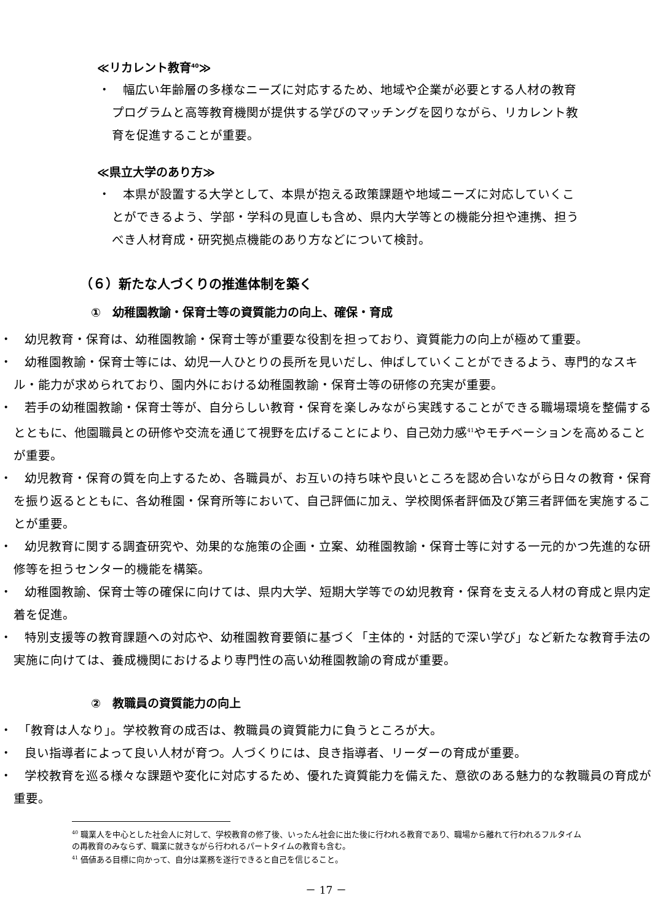≪リカレント教育<sup>40</sup>≫
・　幅広い年齢層の多様なニーズに対応するため、地域や企業が必要とする人材の教育プログラムと高等教育機関が提供する学びのマッチングを図りながら、リカレント教育を促進することが重要。
≪県立大学のあり方≫
・　本県が設置する大学として、本県が抱える政策課題や地域ニーズに対応していくことができるよう、学部・学科の見直しも含め、県内大学等との機能分担や連携、担うべき人材育成・研究拠点機能のあり方などについて検討。
（６）新たな人づくりの推進体制を築く
①　幼稚園教諭・保育士等の資質能力の向上、確保・育成
・　幼児教育・保育は、幼稚園教諭・保育士等が重要な役割を担っており、資質能力の向上が極めて重要。
・　幼稚園教諭・保育士等には、幼児一人ひとりの長所を見いだし、伸ばしていくことができるよう、専門的なスキル・能力が求められており、園内外における幼稚園教諭・保育士等の研修の充実が重要。
・　若手の幼稚園教諭・保育士等が、自分らしい教育・保育を楽しみながら実践することができる職場環境を整備するとともに、他園職員との研修や交流を通じて視野を広げることにより、自己効力感<sup>41</sup>やモチベーションを高めることが重要。
・　幼児教育・保育の質を向上するため、各職員が、お互いの持ち味や良いところを認め合いながら日々の教育・保育を振り返るとともに、各幼稚園・保育所等において、自己評価に加え、学校関係者評価及び第三者評価を実施することが重要。
・　幼児教育に関する調査研究や、効果的な施策の企画・立案、幼稚園教諭・保育士等に対する一元的かつ先進的な研修等を担うセンター的機能を構築。
・　幼稚園教諭、保育士等の確保に向けては、県内大学、短期大学等での幼児教育・保育を支える人材の育成と県内定着を促進。
・　特別支援等の教育課題への対応や、幼稚園教育要領に基づく「主体的・対話的で深い学び」など新たな教育手法の実施に向けては、養成機関におけるより専門性の高い幼稚園教諭の育成が重要。
②　教職員の資質能力の向上
・　「教育は人なり」。学校教育の成否は、教職員の資質能力に負うところが大。
・　良い指導者によって良い人材が育つ。人づくりには、良き指導者、リーダーの育成が重要。
・　学校教育を巡る様々な課題や変化に対応するため、優れた資質能力を備えた、意欲のある魅力的な教職員の育成が重要。
<sup>40</sup> 職業人を中心とした社会人に対して、学校教育の修了後、いったん社会に出た後に行われる教育であり、職場から離れて行われるフルタイムの再教育のみならず、職業に就きながら行われるパートタイムの教育も含む。
<sup>41</sup> 価値ある目標に向かって、自分は業務を遂行できると自己を信じること。
－ 17 －